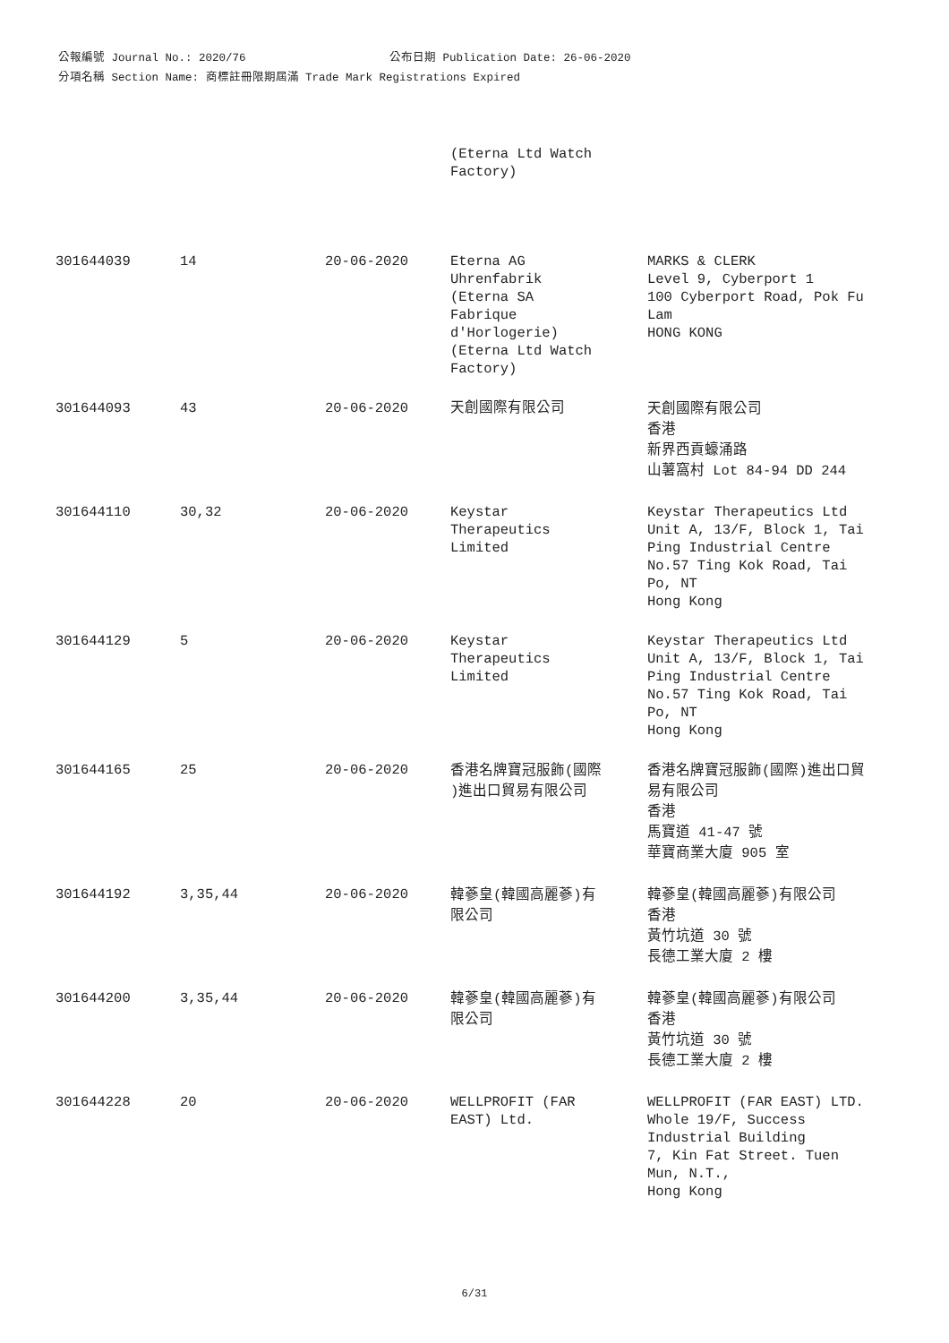公報編號 Journal No.: 2020/76 公布日期 Publication Date: 26-06-2020
分項名稱 Section Name: 商標註冊限期屆滿 Trade Mark Registrations Expired
| | | | (Eterna Ltd Watch Factory) | |
| 301644039 | 14 | 20-06-2020 | Eterna AG Uhrenfabrik (Eterna SA Fabrique d'Horlogerie) (Eterna Ltd Watch Factory) | MARKS & CLERK Level 9, Cyberport 1 100 Cyberport Road, Pok Fu Lam HONG KONG |
| 301644093 | 43 | 20-06-2020 | 天創國際有限公司 | 天創國際有限公司 香港 新界西貢蠔涌路 山薯窩村 Lot 84-94 DD 244 |
| 301644110 | 30,32 | 20-06-2020 | Keystar Therapeutics Limited | Keystar Therapeutics Ltd Unit A, 13/F, Block 1, Tai Ping Industrial Centre No.57 Ting Kok Road, Tai Po, NT Hong Kong |
| 301644129 | 5 | 20-06-2020 | Keystar Therapeutics Limited | Keystar Therapeutics Ltd Unit A, 13/F, Block 1, Tai Ping Industrial Centre No.57 Ting Kok Road, Tai Po, NT Hong Kong |
| 301644165 | 25 | 20-06-2020 | 香港名牌寶冠服飾(國際 )進出口貿易有限公司 | 香港名牌寶冠服飾(國際)進出口貿 易有限公司 香港 馬寶道 41-47 號 華寶商業大廈 905 室 |
| 301644192 | 3,35,44 | 20-06-2020 | 韓蔘皇(韓國高麗蔘)有 限公司 | 韓蔘皇(韓國高麗蔘)有限公司 香港 黃竹坑道 30 號 長德工業大廈 2 樓 |
| 301644200 | 3,35,44 | 20-06-2020 | 韓蔘皇(韓國高麗蔘)有 限公司 | 韓蔘皇(韓國高麗蔘)有限公司 香港 黃竹坑道 30 號 長德工業大廈 2 樓 |
| 301644228 | 20 | 20-06-2020 | WELLPROFIT (FAR EAST) Ltd. | WELLPROFIT (FAR EAST) LTD. Whole 19/F, Success Industrial Building 7, Kin Fat Street. Tuen Mun, N.T., Hong Kong |
6/31